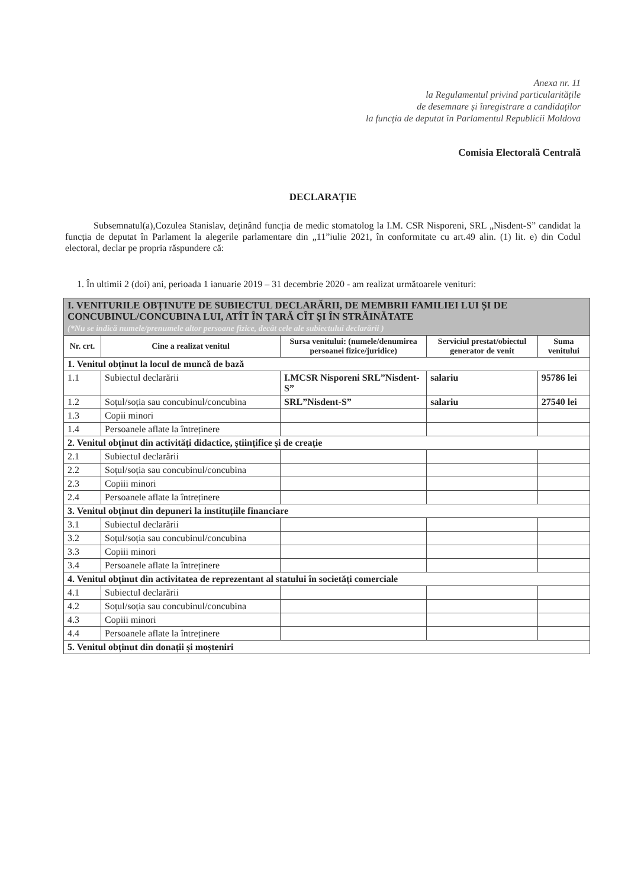Anexa nr. 11
la Regulamentul privind particularitățile
de desemnare și înregistrare a candidaților
la funcția de deputat în Parlamentul Republicii Moldova
Comisia Electorală Centrală
DECLARAȚIE
Subsemnatul(a),Cozulea Stanislav, deținând funcția de medic stomatolog la I.M. CSR Nisporeni, SRL „Nisdent-S” candidat la funcția de deputat în Parlament la alegerile parlamentare din „11”iulie 2021, în conformitate cu art.49 alin. (1) lit. e) din Codul electoral, declar pe propria răspundere că:
1. În ultimii 2 (doi) ani, perioada 1 ianuarie 2019 – 31 decembrie 2020 - am realizat următoarele venituri:
| I. VENITURILE OBȚINUTE DE SUBIECTUL DECLARĂRII, DE MEMBRII FAMILIEI LUI ȘI DE CONCUBINUL/CONCUBINA LUI, ATÎT ÎN ȚARĂ CÎT ȘI ÎN STRĂINĂTATE (*Nu se indică numele/prenumele altor persoane fizice, decât cele ale subiectului declarării ) | | | | |
| Nr. crt. | Cine a realizat venitul | Sursa venitului: (numele/denumirea persoanei fizice/juridice) | Serviciul prestat/obiectul generator de venit | Suma venitului |
| 1. Venitul obținut la locul de muncă de bază | | | | |
| 1.1 | Subiectul declarării | I.MCSR Nisporeni SRL”Nisdent-S” | salariu | 95786 lei |
| 1.2 | Soțul/soția sau concubinul/concubina | SRL”Nisdent-S” | salariu | 27540 lei |
| 1.3 | Copii minori | | | |
| 1.4 | Persoanele aflate la întreținere | | | |
| 2. Venitul obținut din activități didactice, științifice și de creație | | | | |
| 2.1 | Subiectul declarării | | | |
| 2.2 | Soțul/soția sau concubinul/concubina | | | |
| 2.3 | Copiii minori | | | |
| 2.4 | Persoanele aflate la întreținere | | | |
| 3. Venitul obținut din depuneri la instituțiile financiare | | | | |
| 3.1 | Subiectul declarării | | | |
| 3.2 | Soțul/soția sau concubinul/concubina | | | |
| 3.3 | Copiii minori | | | |
| 3.4 | Persoanele aflate la întreținere | | | |
| 4. Venitul obținut din activitatea de reprezentant al statului în societăți comerciale | | | | |
| 4.1 | Subiectul declarării | | | |
| 4.2 | Soțul/soția sau concubinul/concubina | | | |
| 4.3 | Copiii minori | | | |
| 4.4 | Persoanele aflate la întreținere | | | |
| 5. Venitul obținut din donații și moșteniri | | | | |